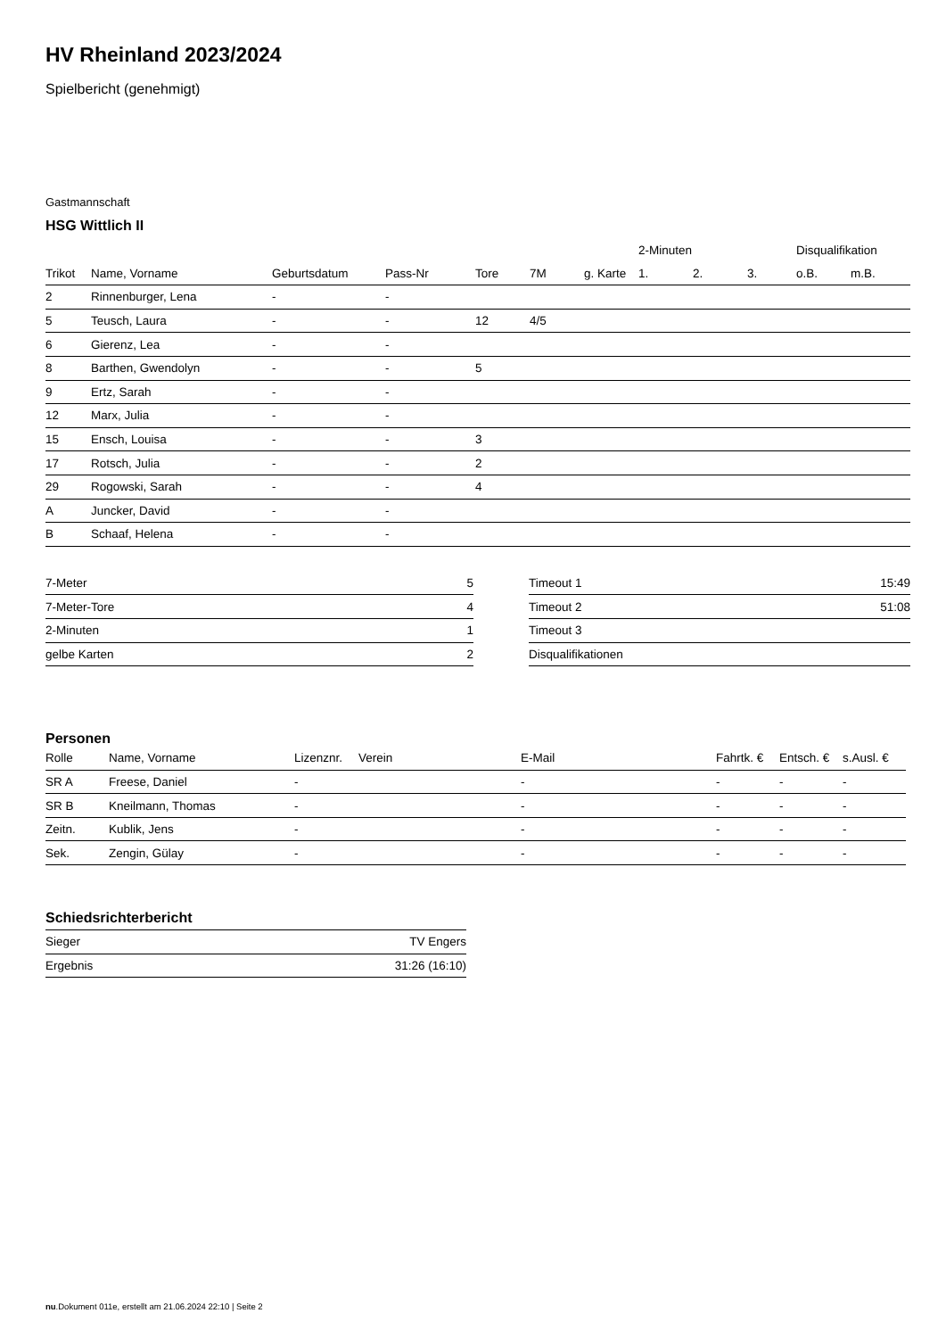HV Rheinland 2023/2024
Spielbericht (genehmigt)
Gastmannschaft
HSG Wittlich II
| | | | | | | | 2-Minuten | | | Disqualifikation | |
| --- | --- | --- | --- | --- | --- | --- | --- | --- | --- | --- | --- |
| Trikot | Name, Vorname | Geburtsdatum | Pass-Nr | Tore | 7M | g. Karte | 1. | 2. | 3. | o.B. | m.B. |
| 2 | Rinnenburger, Lena | - | - | | | | | | | | |
| 5 | Teusch, Laura | - | - | 12 | 4/5 | | | | | | |
| 6 | Gierenz, Lea | - | - | | | | | | | | |
| 8 | Barthen, Gwendolyn | - | - | 5 | | | | | | | |
| 9 | Ertz, Sarah | - | - | | | | | | | | |
| 12 | Marx, Julia | - | - | | | | | | | | |
| 15 | Ensch, Louisa | - | - | 3 | | | | | | | |
| 17 | Rotsch, Julia | - | - | 2 | | | | | | | |
| 29 | Rogowski, Sarah | - | - | 4 | | | | | | | |
| A | Juncker, David | - | - | | | | | | | | |
| B | Schaaf, Helena | - | - | | | | | | | | |
| 7-Meter | 5 |
| 7-Meter-Tore | 4 |
| 2-Minuten | 1 |
| gelbe Karten | 2 |
| Timeout 1 | 15:49 |
| Timeout 2 | 51:08 |
| Timeout 3 | |
| Disqualifikationen | |
Personen
| Rolle | Name, Vorname | Lizenznr. | Verein | E-Mail | Fahrtk. € | Entsch. € | s.Ausl. € |
| --- | --- | --- | --- | --- | --- | --- | --- |
| SR A | Freese, Daniel | - | | - | - | - | - |
| SR B | Kneilmann, Thomas | - | | - | - | - | - |
| Zeitn. | Kublik, Jens | - | | - | - | - | - |
| Sek. | Zengin, Gülay | - | | - | - | - | - |
Schiedsrichterbericht
| Sieger | TV Engers |
| Ergebnis | 31:26 (16:10) |
nu.Dokument 011e, erstellt am 21.06.2024 22:10 | Seite 2